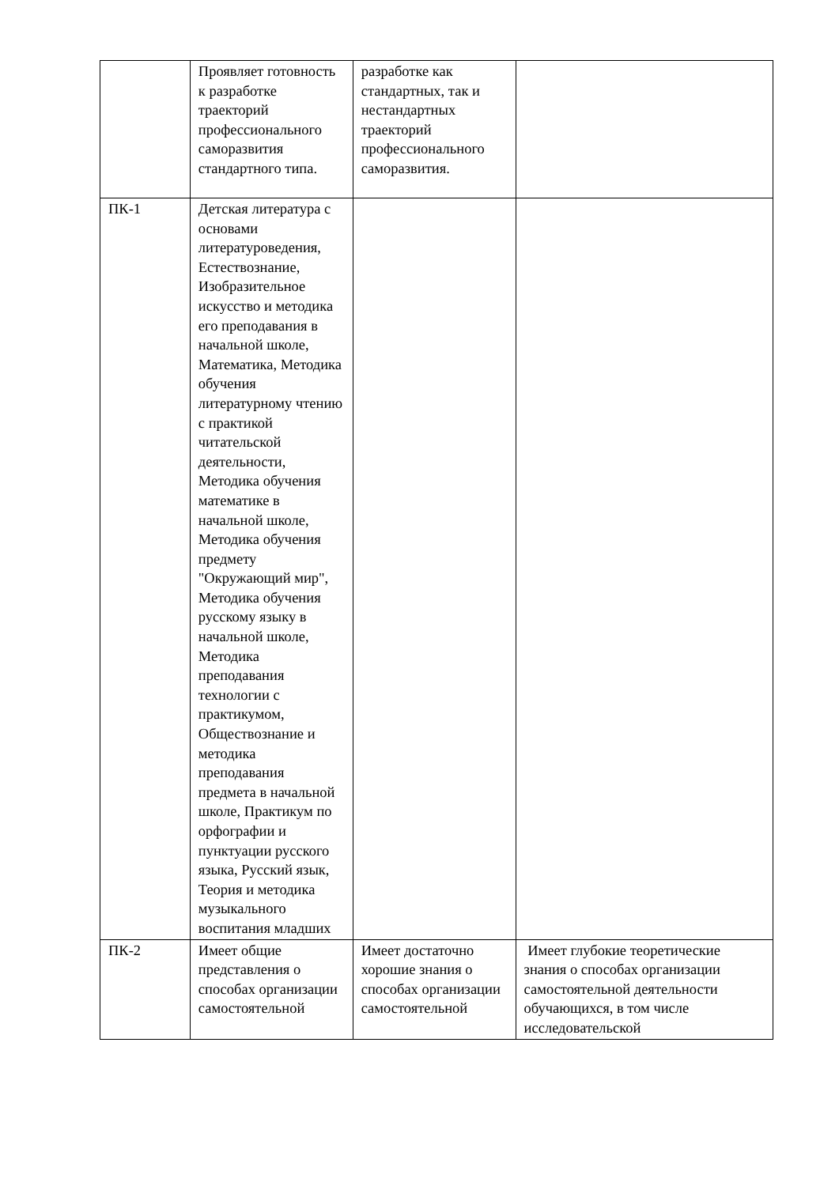| | Проявляет готовность к разработке траекторий профессионального саморазвития стандартного типа. | разработке как стандартных, так и нестандартных траекторий профессионального саморазвития. | |
| ПК-1 | Детская литература с основами литературоведения, Естествознание, Изобразительное искусство и методика его преподавания в начальной школе, Математика, Методика обучения литературному чтению с практикой читательской деятельности, Методика обучения математике в начальной школе, Методика обучения предмету "Окружающий мир", Методика обучения русскому языку в начальной школе, Методика преподавания технологии с практикумом, Обществознание и методика преподавания предмета в начальной школе, Практикум по орфографии и пунктуации русского языка, Русский язык, Теория и методика музыкального воспитания младших | | |
| ПК-2 | Имеет общие представления о способах организации самостоятельной | Имеет достаточно хорошие знания о способах организации самостоятельной | Имеет глубокие теоретические знания о способах организации самостоятельной деятельности обучающихся, в том числе исследовательской |